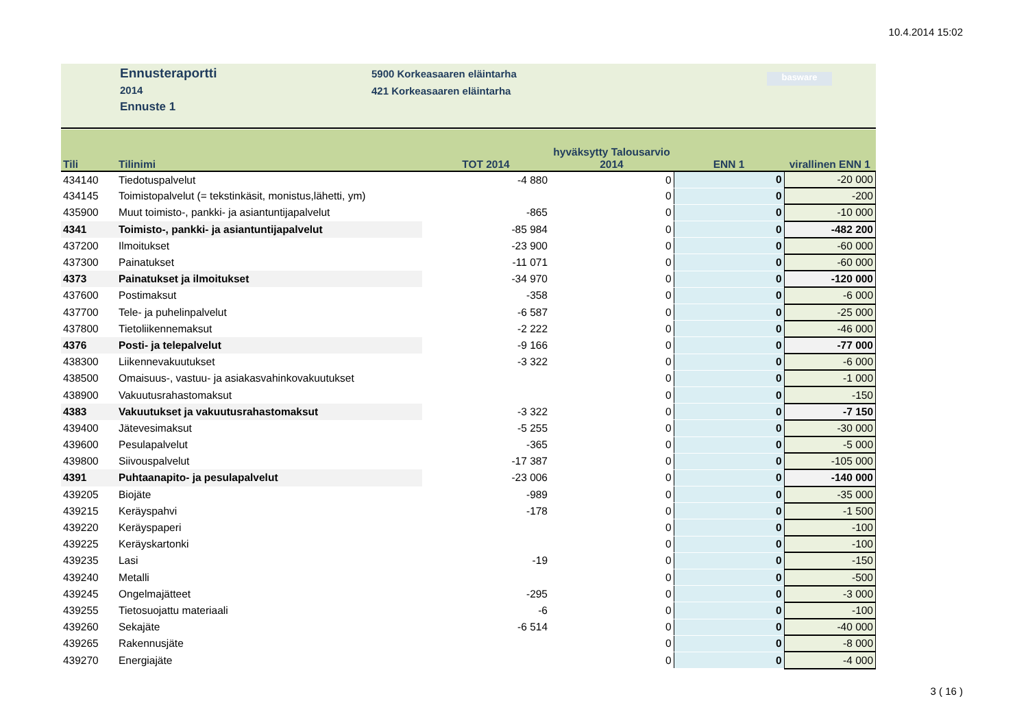10.4.2014 15:02
Ennusteraportti
2014
Ennuste 1
5900 Korkeasaaren eläintarha
421 Korkeasaaren eläintarha
basware
| Tili | Tilinimi | TOT 2014 | hyväksytty Talousarvio 2014 | ENN 1 | virallinen ENN 1 |
| --- | --- | --- | --- | --- | --- |
| 434140 | Tiedotuspalvelut | -4 880 | 0 | 0 | -20 000 |
| 434145 | Toimistopalvelut (= tekstinkäsit, monistus,lähetti, ym) | | 0 | 0 | -200 |
| 435900 | Muut toimisto-, pankki- ja asiantuntijapalvelut | -865 | 0 | 0 | -10 000 |
| 4341 | Toimisto-, pankki- ja asiantuntijapalvelut | -85 984 | 0 | 0 | -482 200 |
| 437200 | Ilmoitukset | -23 900 | 0 | 0 | -60 000 |
| 437300 | Painatukset | -11 071 | 0 | 0 | -60 000 |
| 4373 | Painatukset ja ilmoitukset | -34 970 | 0 | 0 | -120 000 |
| 437600 | Postimaksut | -358 | 0 | 0 | -6 000 |
| 437700 | Tele- ja puhelinpalvelut | -6 587 | 0 | 0 | -25 000 |
| 437800 | Tietoliikennemaksut | -2 222 | 0 | 0 | -46 000 |
| 4376 | Posti- ja telepalvelut | -9 166 | 0 | 0 | -77 000 |
| 438300 | Liikennevakuutukset | -3 322 | 0 | 0 | -6 000 |
| 438500 | Omaisuus-, vastuu- ja asiakasvahinkovakuutukset | | 0 | 0 | -1 000 |
| 438900 | Vakuutusrahastomaksut | | 0 | 0 | -150 |
| 4383 | Vakuutukset ja vakuutusrahastomaksut | -3 322 | 0 | 0 | -7 150 |
| 439400 | Jätevesimaksut | -5 255 | 0 | 0 | -30 000 |
| 439600 | Pesulapalvelut | -365 | 0 | 0 | -5 000 |
| 439800 | Siivouspalvelut | -17 387 | 0 | 0 | -105 000 |
| 4391 | Puhtaanapito- ja pesulapalvelut | -23 006 | 0 | 0 | -140 000 |
| 439205 | Biojäte | -989 | 0 | 0 | -35 000 |
| 439215 | Keräyspahvi | -178 | 0 | 0 | -1 500 |
| 439220 | Keräyspaperi | | 0 | 0 | -100 |
| 439225 | Keräyskartonki | | 0 | 0 | -100 |
| 439235 | Lasi | -19 | 0 | 0 | -150 |
| 439240 | Metalli | | 0 | 0 | -500 |
| 439245 | Ongelmajätteet | -295 | 0 | 0 | -3 000 |
| 439255 | Tietosuojattu materiaali | -6 | 0 | 0 | -100 |
| 439260 | Sekajäte | -6 514 | 0 | 0 | -40 000 |
| 439265 | Rakennusjäte | | 0 | 0 | -8 000 |
| 439270 | Energiajäte | | 0 | 0 | -4 000 |
3 ( 16 )